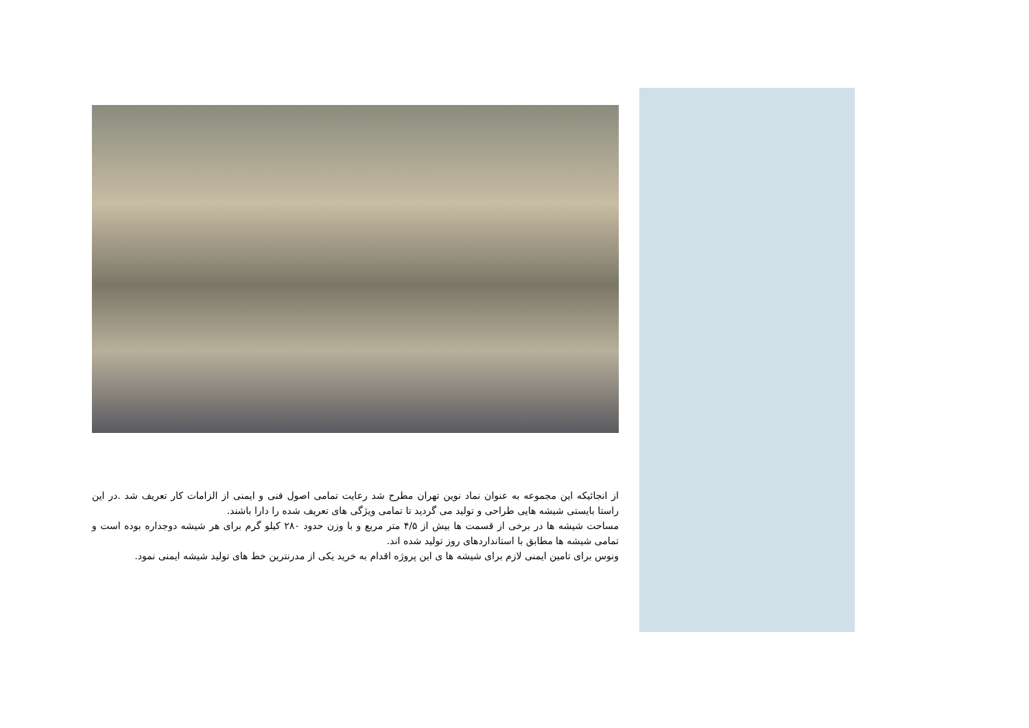از انجائیکه این مجموعه به عنوان نماد نوین تهران مطرح شد رعایت تمامی اصول فنی و ایمنی از الزامات کار تعریف شد .در این راستا بایستی شیشه هایی طراحی و تولید می گردید تا تمامی ویژگی های تعریف شده را دارا باشند.
مساحت شیشه ها در برخی از قسمت ها بیش از ۴/۵ متر مربع و با وزن حدود ۲۸۰ کیلو گرم برای هر شیشه دوجداره بوده است و تمامی شیشه ها مطابق با استانداردهای روز تولید شده اند.
ونوس برای تامین ایمنی لازم برای شیشه ها ی این پروژه اقدام به خرید یکی از مدرنترین خط های تولید شیشه ایمنی نمود.